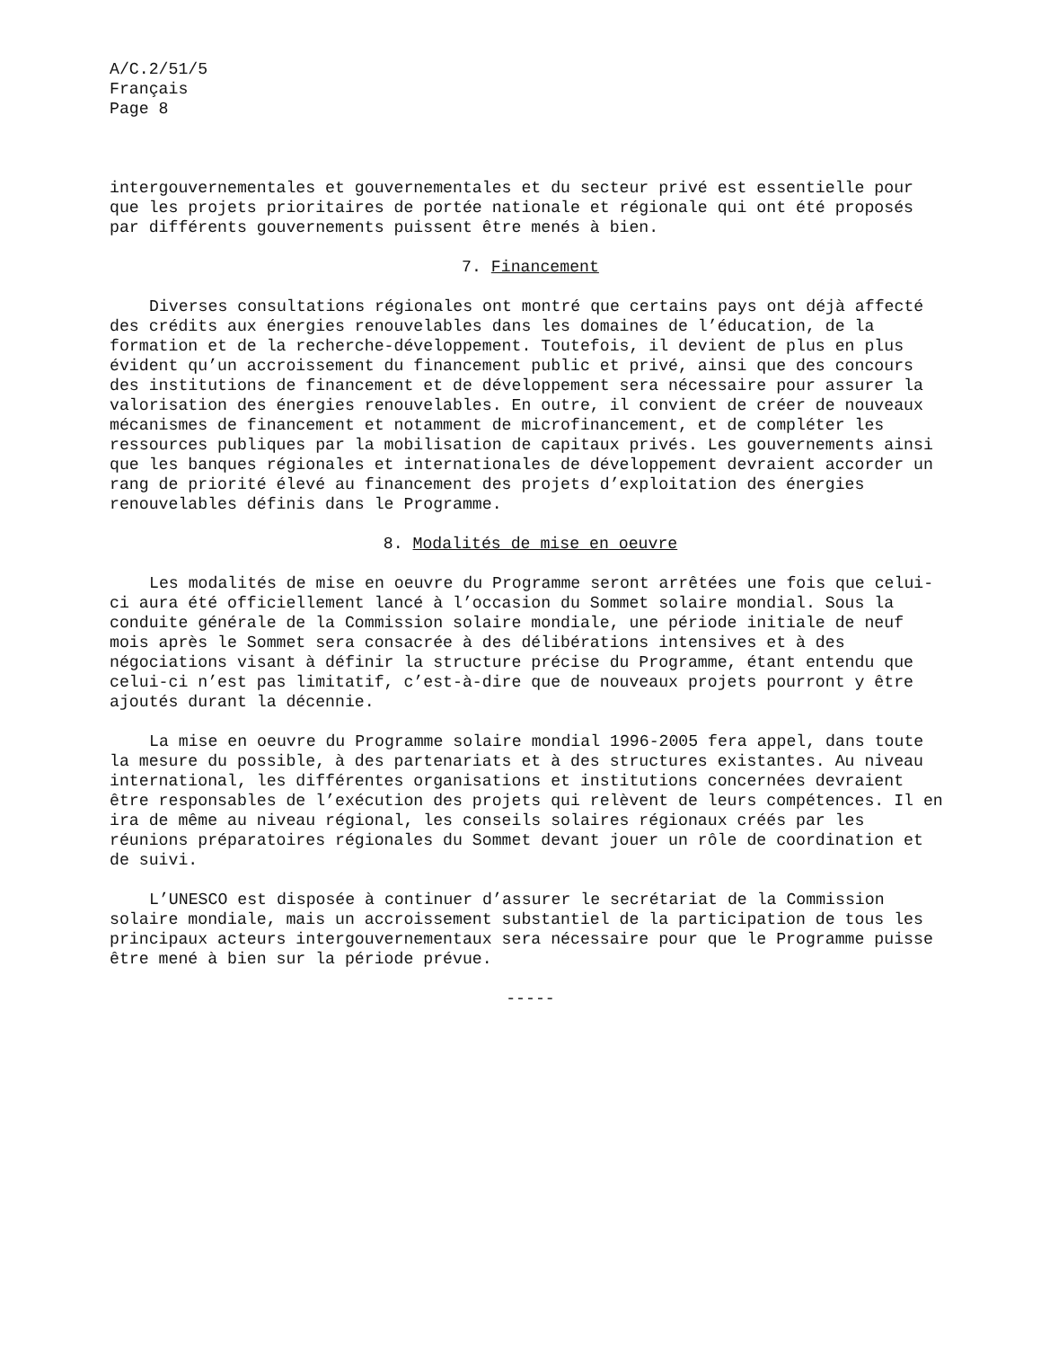A/C.2/51/5 Français Page 8
intergouvernementales et gouvernementales et du secteur privé est essentielle pour que les projets prioritaires de portée nationale et régionale qui ont été proposés par différents gouvernements puissent être menés à bien.
7. Financement
Diverses consultations régionales ont montré que certains pays ont déjà affecté des crédits aux énergies renouvelables dans les domaines de l’éducation, de la formation et de la recherche-développement. Toutefois, il devient de plus en plus évident qu’un accroissement du financement public et privé, ainsi que des concours des institutions de financement et de développement sera nécessaire pour assurer la valorisation des énergies renouvelables. En outre, il convient de créer de nouveaux mécanismes de financement et notamment de microfinancement, et de compléter les ressources publiques par la mobilisation de capitaux privés. Les gouvernements ainsi que les banques régionales et internationales de développement devraient accorder un rang de priorité élevé au financement des projets d’exploitation des énergies renouvelables définis dans le Programme.
8. Modalités de mise en oeuvre
Les modalités de mise en oeuvre du Programme seront arrêtées une fois que celui-ci aura été officiellement lancé à l’occasion du Sommet solaire mondial. Sous la conduite générale de la Commission solaire mondiale, une période initiale de neuf mois après le Sommet sera consacrée à des délibérations intensives et à des négociations visant à définir la structure précise du Programme, étant entendu que celui-ci n’est pas limitatif, c’est-à-dire que de nouveaux projets pourront y être ajoutés durant la décennie.
La mise en oeuvre du Programme solaire mondial 1996-2005 fera appel, dans toute la mesure du possible, à des partenariats et à des structures existantes. Au niveau international, les différentes organisations et institutions concernées devraient être responsables de l’exécution des projets qui relèvent de leurs compétences. Il en ira de même au niveau régional, les conseils solaires régionaux créés par les réunions préparatoires régionales du Sommet devant jouer un rôle de coordination et de suivi.
L’UNESCO est disposée à continuer d’assurer le secrétariat de la Commission solaire mondiale, mais un accroissement substantiel de la participation de tous les principaux acteurs intergouvernementaux sera nécessaire pour que le Programme puisse être mené à bien sur la période prévue.
-----